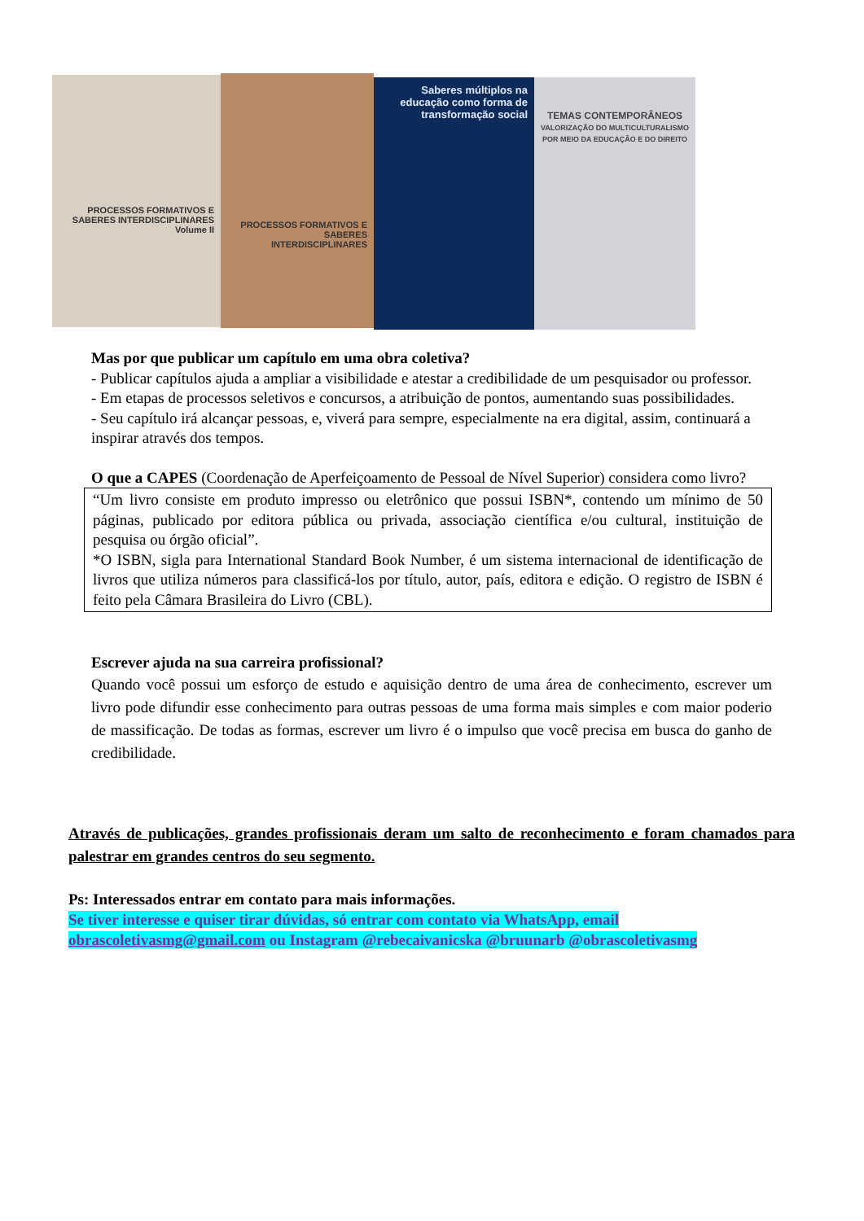PROCESSOS FORMATIVOS E SABERES INTERDISCIPLINARES
Volume II
PROCESSOS FORMATIVOS E SABERES INTERDISCIPLINARES
Saberes múltiplos na educação como forma de transformação social
TEMAS CONTEMPORÂNEOS
VALORIZAÇÃO DO MULTICULTURALISMO POR MEIO DA EDUCAÇÃO E DO DIREITO
Mas por que publicar um capítulo em uma obra coletiva?
- Publicar capítulos ajuda a ampliar a visibilidade e atestar a credibilidade de um pesquisador ou professor.
- Em etapas de processos seletivos e concursos, a atribuição de pontos, aumentando suas possibilidades.
- Seu capítulo irá alcançar pessoas, e, viverá para sempre, especialmente na era digital, assim, continuará a inspirar através dos tempos.
O que a CAPES (Coordenação de Aperfeiçoamento de Pessoal de Nível Superior) considera como livro?
“Um livro consiste em produto impresso ou eletrônico que possui ISBN*, contendo um mínimo de 50 páginas, publicado por editora pública ou privada, associação científica e/ou cultural, instituição de pesquisa ou órgão oficial”.
*O ISBN, sigla para International Standard Book Number, é um sistema internacional de identificação de livros que utiliza números para classificá-los por título, autor, país, editora e edição. O registro de ISBN é feito pela Câmara Brasileira do Livro (CBL).
Escrever ajuda na sua carreira profissional?
Quando você possui um esforço de estudo e aquisição dentro de uma área de conhecimento, escrever um livro pode difundir esse conhecimento para outras pessoas de uma forma mais simples e com maior poderio de massificação. De todas as formas, escrever um livro é o impulso que você precisa em busca do ganho de credibilidade.
Através de publicações, grandes profissionais deram um salto de reconhecimento e foram chamados para palestrar em grandes centros do seu segmento.
Ps: Interessados entrar em contato para mais informações.
Se tiver interesse e quiser tirar dúvidas, só entrar com contato via WhatsApp, email obrascoletivasmg@gmail.com ou Instagram @rebecaivanicska @bruunarb @obrascoletivasmg